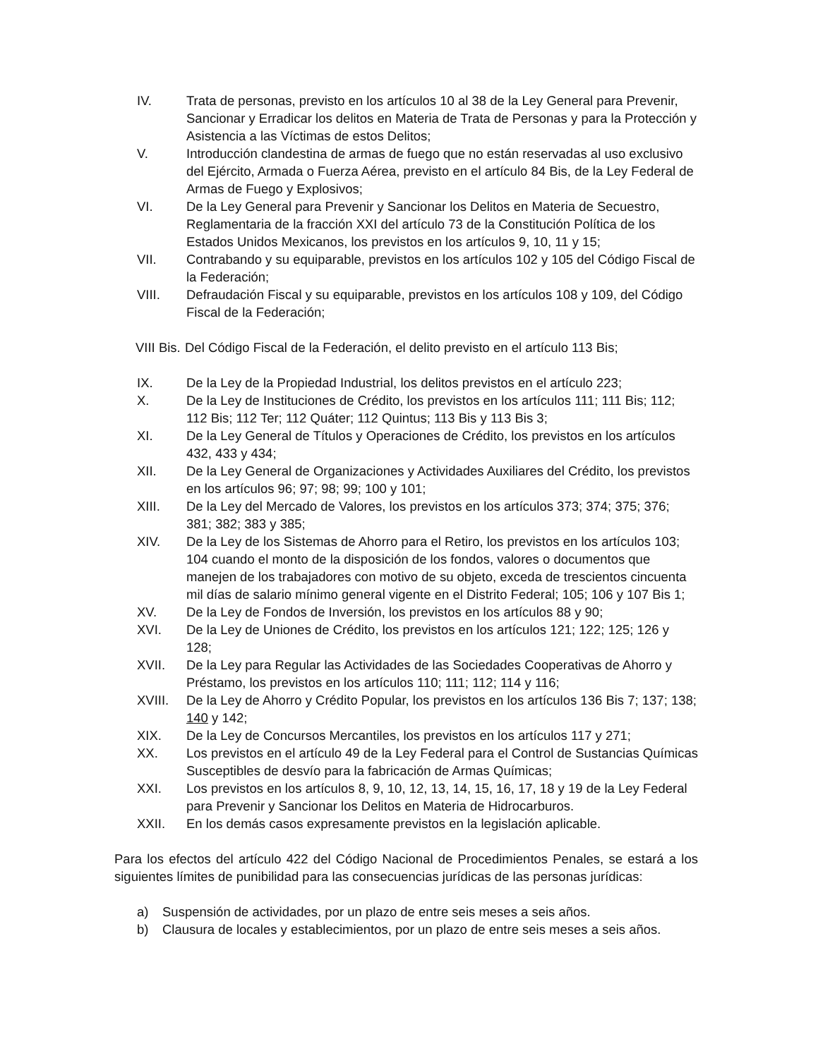IV. Trata de personas, previsto en los artículos 10 al 38 de la Ley General para Prevenir, Sancionar y Erradicar los delitos en Materia de Trata de Personas y para la Protección y Asistencia a las Víctimas de estos Delitos;
V. Introducción clandestina de armas de fuego que no están reservadas al uso exclusivo del Ejército, Armada o Fuerza Aérea, previsto en el artículo 84 Bis, de la Ley Federal de Armas de Fuego y Explosivos;
VI. De la Ley General para Prevenir y Sancionar los Delitos en Materia de Secuestro, Reglamentaria de la fracción XXI del artículo 73 de la Constitución Política de los Estados Unidos Mexicanos, los previstos en los artículos 9, 10, 11 y 15;
VII. Contrabando y su equiparable, previstos en los artículos 102 y 105 del Código Fiscal de la Federación;
VIII. Defraudación Fiscal y su equiparable, previstos en los artículos 108 y 109, del Código Fiscal de la Federación;
VIII Bis.
Del Código Fiscal de la Federación, el delito previsto en el artículo 113 Bis;
IX. De la Ley de la Propiedad Industrial, los delitos previstos en el artículo 223;
X. De la Ley de Instituciones de Crédito, los previstos en los artículos 111; 111 Bis; 112; 112 Bis; 112 Ter; 112 Quáter; 112 Quintus; 113 Bis y 113 Bis 3;
XI. De la Ley General de Títulos y Operaciones de Crédito, los previstos en los artículos 432, 433 y 434;
XII. De la Ley General de Organizaciones y Actividades Auxiliares del Crédito, los previstos en los artículos 96; 97; 98; 99; 100 y 101;
XIII. De la Ley del Mercado de Valores, los previstos en los artículos 373; 374; 375; 376; 381; 382; 383 y 385;
XIV. De la Ley de los Sistemas de Ahorro para el Retiro, los previstos en los artículos 103; 104 cuando el monto de la disposición de los fondos, valores o documentos que manejen de los trabajadores con motivo de su objeto, exceda de trescientos cincuenta mil días de salario mínimo general vigente en el Distrito Federal; 105; 106 y 107 Bis 1;
XV. De la Ley de Fondos de Inversión, los previstos en los artículos 88 y 90;
XVI. De la Ley de Uniones de Crédito, los previstos en los artículos 121; 122; 125; 126 y 128;
XVII. De la Ley para Regular las Actividades de las Sociedades Cooperativas de Ahorro y Préstamo, los previstos en los artículos 110; 111; 112; 114 y 116;
XVIII. De la Ley de Ahorro y Crédito Popular, los previstos en los artículos 136 Bis 7; 137; 138; 140 y 142;
XIX. De la Ley de Concursos Mercantiles, los previstos en los artículos 117 y 271;
XX. Los previstos en el artículo 49 de la Ley Federal para el Control de Sustancias Químicas Susceptibles de desvío para la fabricación de Armas Químicas;
XXI. Los previstos en los artículos 8, 9, 10, 12, 13, 14, 15, 16, 17, 18 y 19 de la Ley Federal para Prevenir y Sancionar los Delitos en Materia de Hidrocarburos.
XXII. En los demás casos expresamente previstos en la legislación aplicable.
Para los efectos del artículo 422 del Código Nacional de Procedimientos Penales, se estará a los siguientes límites de punibilidad para las consecuencias jurídicas de las personas jurídicas:
a) Suspensión de actividades, por un plazo de entre seis meses a seis años.
b) Clausura de locales y establecimientos, por un plazo de entre seis meses a seis años.